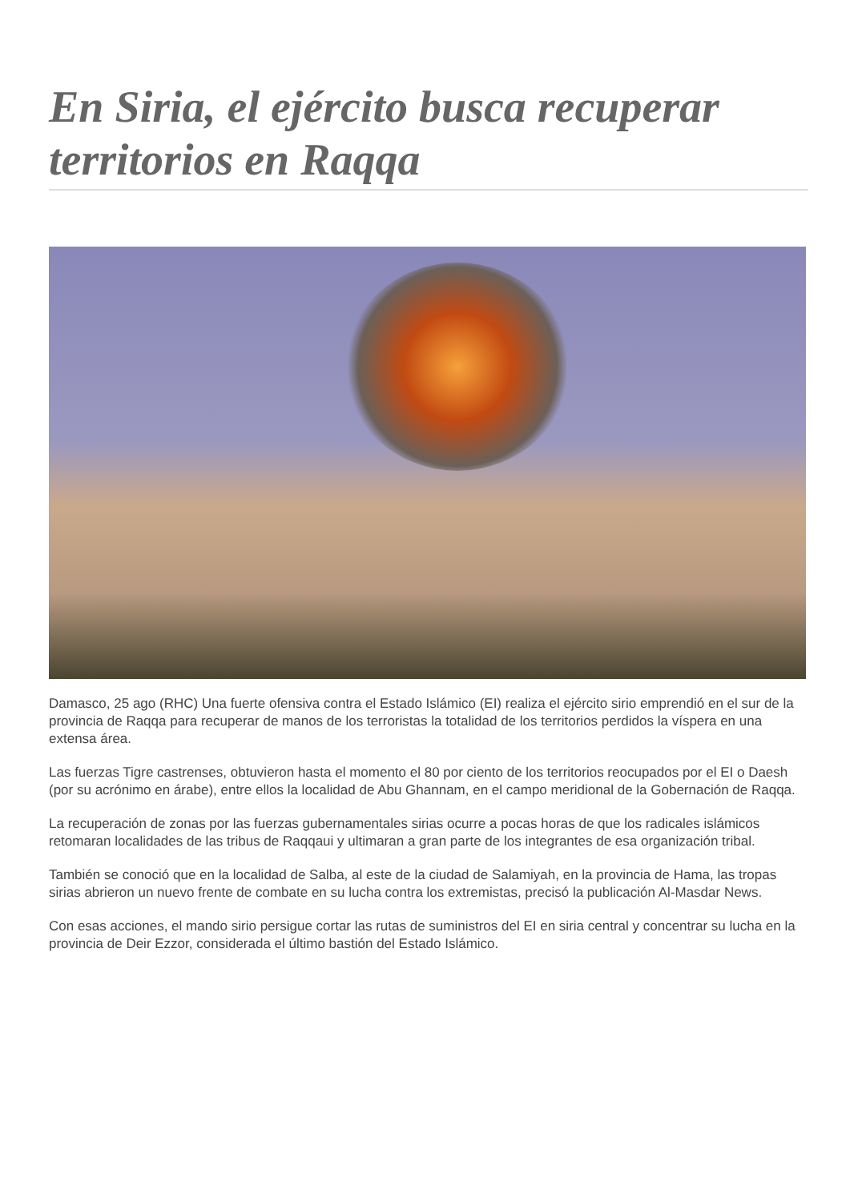En Siria, el ejército busca recuperar territorios en Raqqa
Damasco, 25 ago (RHC) Una fuerte ofensiva contra el Estado Islámico (EI) realiza el ejército sirio emprendió en el sur de la provincia de Raqqa para recuperar de manos de los terroristas la totalidad de los territorios perdidos la víspera en una extensa área.
Las fuerzas Tigre castrenses, obtuvieron hasta el momento el 80 por ciento de los territorios reocupados por el EI o Daesh (por su acrónimo en árabe), entre ellos la localidad de Abu Ghannam, en el campo meridional de la Gobernación de Raqqa.
La recuperación de zonas por las fuerzas gubernamentales sirias ocurre a pocas horas de que los radicales islámicos retomaran localidades de las tribus de Raqqaui y ultimaran a gran parte de los integrantes de esa organización tribal.
También se conoció que en la localidad de Salba, al este de la ciudad de Salamiyah, en la provincia de Hama, las tropas sirias abrieron un nuevo frente de combate en su lucha contra los extremistas, precisó la publicación Al-Masdar News.
Con esas acciones, el mando sirio persigue cortar las rutas de suministros del EI en siria central y concentrar su lucha en la provincia de Deir Ezzor, considerada el último bastión del Estado Islámico.